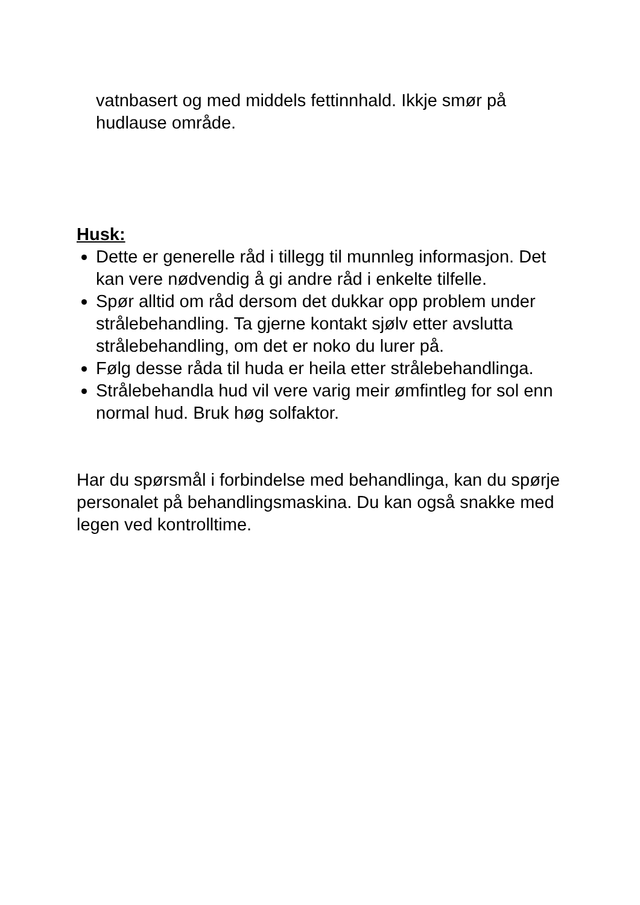vatnbasert og med middels fettinnhald. Ikkje smør på hudlause område.
Husk:
Dette er generelle råd i tillegg til munnleg informasjon. Det kan vere nødvendig å gi andre råd i enkelte tilfelle.
Spør alltid om råd dersom det dukkar opp problem under strålebehandling. Ta gjerne kontakt sjølv etter avslutta strålebehandling, om det er noko du lurer på.
Følg desse råda til huda er heila etter strålebehandlinga.
Strålebehandla hud vil vere varig meir ømfintleg for sol enn normal hud. Bruk høg solfaktor.
Har du spørsmål i forbindelse med behandlinga, kan du spørje personalet på behandlingsmaskina. Du kan også snakke med legen ved kontrolltime.